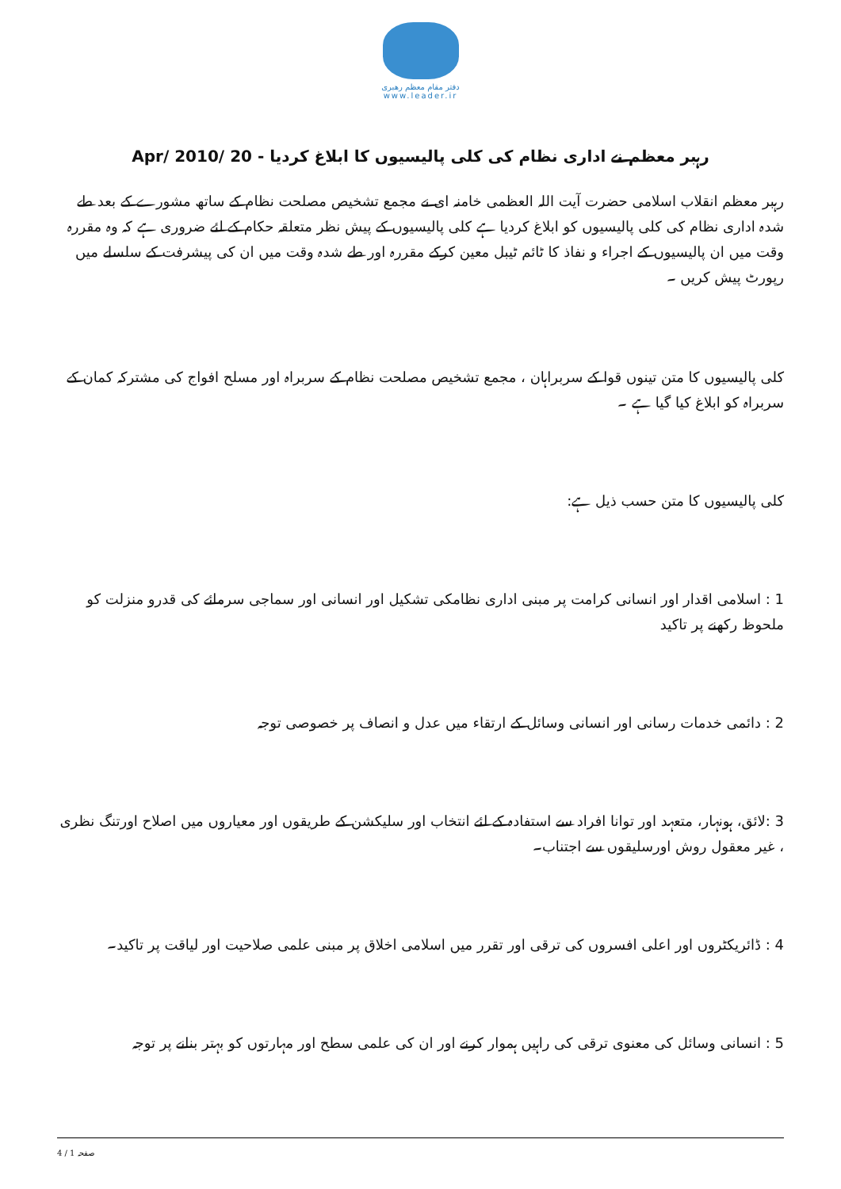دفتر مقام معظم رهبری
www.leader.ir
رہبر معظم نے اداری نظام کی کلی پالیسیوں کا ابلاغ کردیا - 20 /Apr/ 2010
رہبر معظم انقلاب اسلامی حضرت آیت اللہ العظمی خامنہ ای نے مجمع تشخیص مصلحت نظام کے ساتھ مشورے کے بعد طے شدہ اداری نظام کی کلی پالیسیوں کو ابلاغ کردیا ہے کلی پالیسیوں کے پیش نظر متعلقہ حکام کے لئے ضروری ہے کہ وہ مقررہ وقت میں ان پالیسیوں کے اجراء و نفاذ کا ٹائم ٹیبل معین کرکے مقررہ اور طے شدہ وقت میں ان کی پیشرفت کے سلسلے میں رپورٹ پیش کریں ۔
کلی پالیسیوں کا متن تینوں قوا کے سربراہان ، مجمع تشخیص مصلحت نظام کے سربراہ اور مسلح افواج کی مشترکہ کمان کے سربراہ کو ابلاغ کیا گیا ہے ۔
کلی پالیسیوں کا متن حسب ذیل ہے:
1 : اسلامی اقدار اور انسانی کرامت پر مبنی اداری نظامکی تشکیل اور انسانی اور سماجی سرمائے کی قدرو منزلت کو ملحوظ رکھنے پر تاکید
2 : دائمی خدمات رسانی اور انسانی وسائل کے ارتقاء میں عدل و انصاف پر خصوصی توجہ
3 :لائق، ہونہار، متعہد اور توانا افراد سے استفادہ کے لئے انتخاب اور سلیکشن کے طریقوں اور معیاروں میں اصلاح اورتنگ نظری ، غیر معقول روش اورسلیقوں سے اجتناب۔
4 : ڈائریکٹروں اور اعلی افسروں کی ترقی اور تقرر میں اسلامی اخلاق پر مبنی علمی صلاحیت اور لیاقت پر تاکید۔
5 : انسانی وسائل کی معنوی ترقی کی راہیں ہموار کرنے اور ان کی علمی سطح اور مہارتوں کو بہتر بنانے پر توجہ
صفحہ 1 / 4